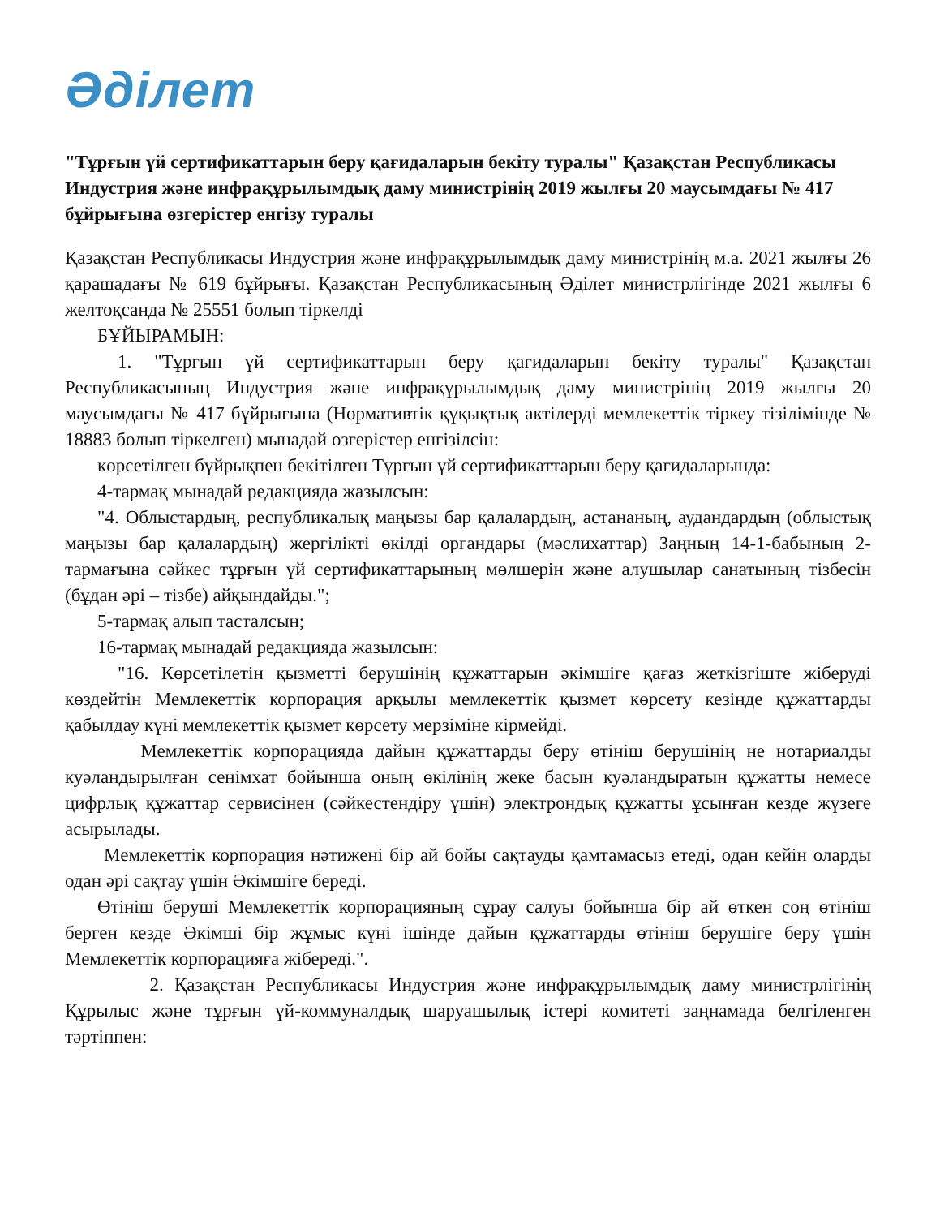Әділет
"Тұрғын үй сертификаттарын беру қағидаларын бекіту туралы" Қазақстан Республикасы Индустрия және инфрақұрылымдық даму министрінің 2019 жылғы 20 маусымдағы № 417 бұйрығына өзгерістер енгізу туралы
Қазақстан Республикасы Индустрия және инфрақұрылымдық даму министрінің м.а. 2021 жылғы 26 қарашадағы № 619 бұйрығы. Қазақстан Республикасының Әділет министрлігінде 2021 жылғы 6 желтоқсанда № 25551 болып тіркелді
БҰЙЫРАМЫН:
1. "Тұрғын үй сертификаттарын беру қағидаларын бекіту туралы" Қазақстан Республикасының Индустрия және инфрақұрылымдық даму министрінің 2019 жылғы 20 маусымдағы № 417 бұйрығына (Нормативтік құқықтық актілерді мемлекеттік тіркеу тізілімінде № 18883 болып тіркелген) мынадай өзгерістер енгізілсін:
көрсетілген бұйрықпен бекітілген Тұрғын үй сертификаттарын беру қағидаларында:
4-тармақ мынадай редакцияда жазылсын:
"4. Облыстардың, республикалық маңызы бар қалалардың, астананың, аудандардың (облыстық маңызы бар қалалардың) жергілікті өкілді органдары (мәслихаттар) Заңның 14-1-бабының 2-тармағына сәйкес тұрғын үй сертификаттарының мөлшерін және алушылар санатының тізбесін (бұдан әрі – тізбе) айқындайды.";
5-тармақ алып тасталсын;
16-тармақ мынадай редакцияда жазылсын:
"16. Көрсетілетін қызметті берушінің құжаттарын әкімшіге қағаз жеткізгіште жіберуді көздейтін Мемлекеттік корпорация арқылы мемлекеттік қызмет көрсету кезінде құжаттарды қабылдау күні мемлекеттік қызмет көрсету мерзіміне кірмейді.
Мемлекеттік корпорацияда дайын құжаттарды беру өтініш берушінің не нотариалды куәландырылған сенімхат бойынша оның өкілінің жеке басын куәландыратын құжатты немесе цифрлық құжаттар сервисінен (сәйкестендіру үшін) электрондық құжатты ұсынған кезде жүзеге асырылады.
Мемлекеттік корпорация нәтижені бір ай бойы сақтауды қамтамасыз етеді, одан кейін оларды одан әрі сақтау үшін Әкімшіге береді.
Өтініш беруші Мемлекеттік корпорацияның сұрау салуы бойынша бір ай өткен соң өтініш берген кезде Әкімші бір жұмыс күні ішінде дайын құжаттарды өтініш берушіге беру үшін Мемлекеттік корпорацияға жібереді.".
2. Қазақстан Республикасы Индустрия және инфрақұрылымдық даму министрлігінің Құрылыс және тұрғын үй-коммуналдық шаруашылық істері комитеті заңнамада белгіленген тәртіппен: